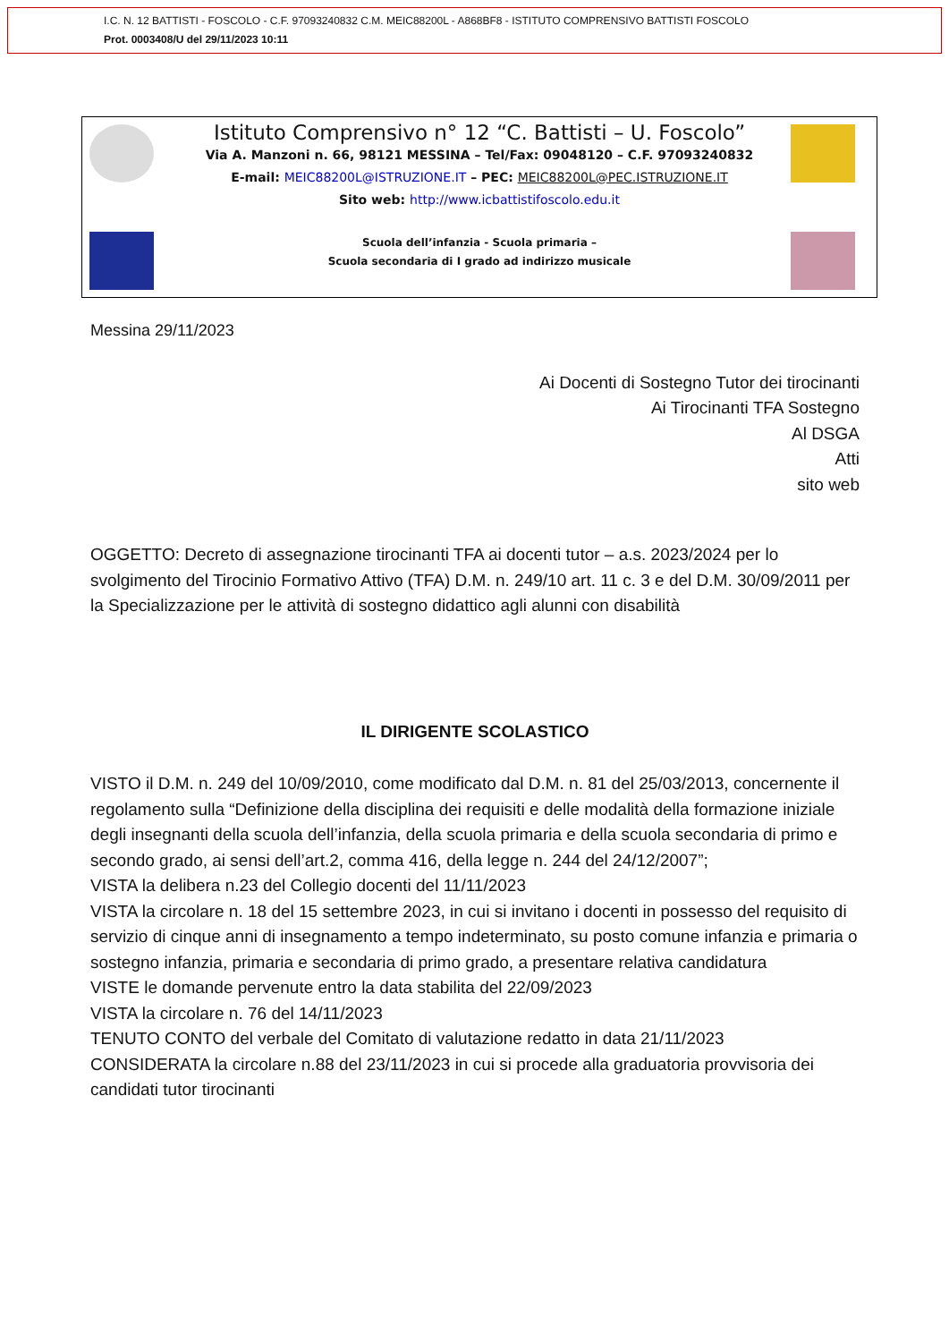I.C. N. 12 BATTISTI - FOSCOLO - C.F. 97093240832 C.M. MEIC88200L - A868BF8 - ISTITUTO COMPRENSIVO BATTISTI FOSCOLO
Prot. 0003408/U del 29/11/2023 10:11
Istituto Comprensivo n° 12 “C. Battisti – U. Foscolo”
Via A. Manzoni n. 66, 98121 MESSINA – Tel/Fax: 09048120 – C.F. 97093240832
E-mail: MEIC88200L@ISTRUZIONE.IT – PEC: MEIC88200L@PEC.ISTRUZIONE.IT
Sito web: http://www.icbattistifoscolo.edu.it
Scuola dell’infanzia - Scuola primaria –
Scuola secondaria di I grado ad indirizzo musicale
Messina 29/11/2023
Ai Docenti di Sostegno Tutor dei tirocinanti
Ai Tirocinanti TFA Sostegno
Al DSGA
Atti
sito web
OGGETTO: Decreto di assegnazione tirocinanti TFA ai docenti tutor – a.s. 2023/2024 per lo svolgimento del Tirocinio Formativo Attivo (TFA) D.M. n. 249/10 art. 11 c. 3 e del D.M. 30/09/2011 per la Specializzazione per le attività di sostegno didattico agli alunni con disabilità
IL DIRIGENTE SCOLASTICO
VISTO il D.M. n. 249 del 10/09/2010, come modificato dal D.M. n. 81 del 25/03/2013, concernente il regolamento sulla “Definizione della disciplina dei requisiti e delle modalità della formazione iniziale degli insegnanti della scuola dell’infanzia, della scuola primaria e della scuola secondaria di primo e secondo grado, ai sensi dell’art.2, comma 416, della legge n. 244 del 24/12/2007”;
VISTA la delibera n.23 del Collegio docenti del 11/11/2023
VISTA la circolare n. 18 del 15 settembre 2023, in cui si invitano i docenti in possesso del requisito di servizio di cinque anni di insegnamento a tempo indeterminato, su posto comune infanzia e primaria o sostegno infanzia, primaria e secondaria di primo grado, a presentare relativa candidatura
VISTE le domande pervenute entro la data stabilita del 22/09/2023
VISTA la circolare n. 76 del 14/11/2023
TENUTO CONTO del verbale del Comitato di valutazione redatto in data 21/11/2023
CONSIDERATA la circolare n.88 del 23/11/2023 in cui si procede alla graduatoria provvisoria dei candidati tutor tirocinanti